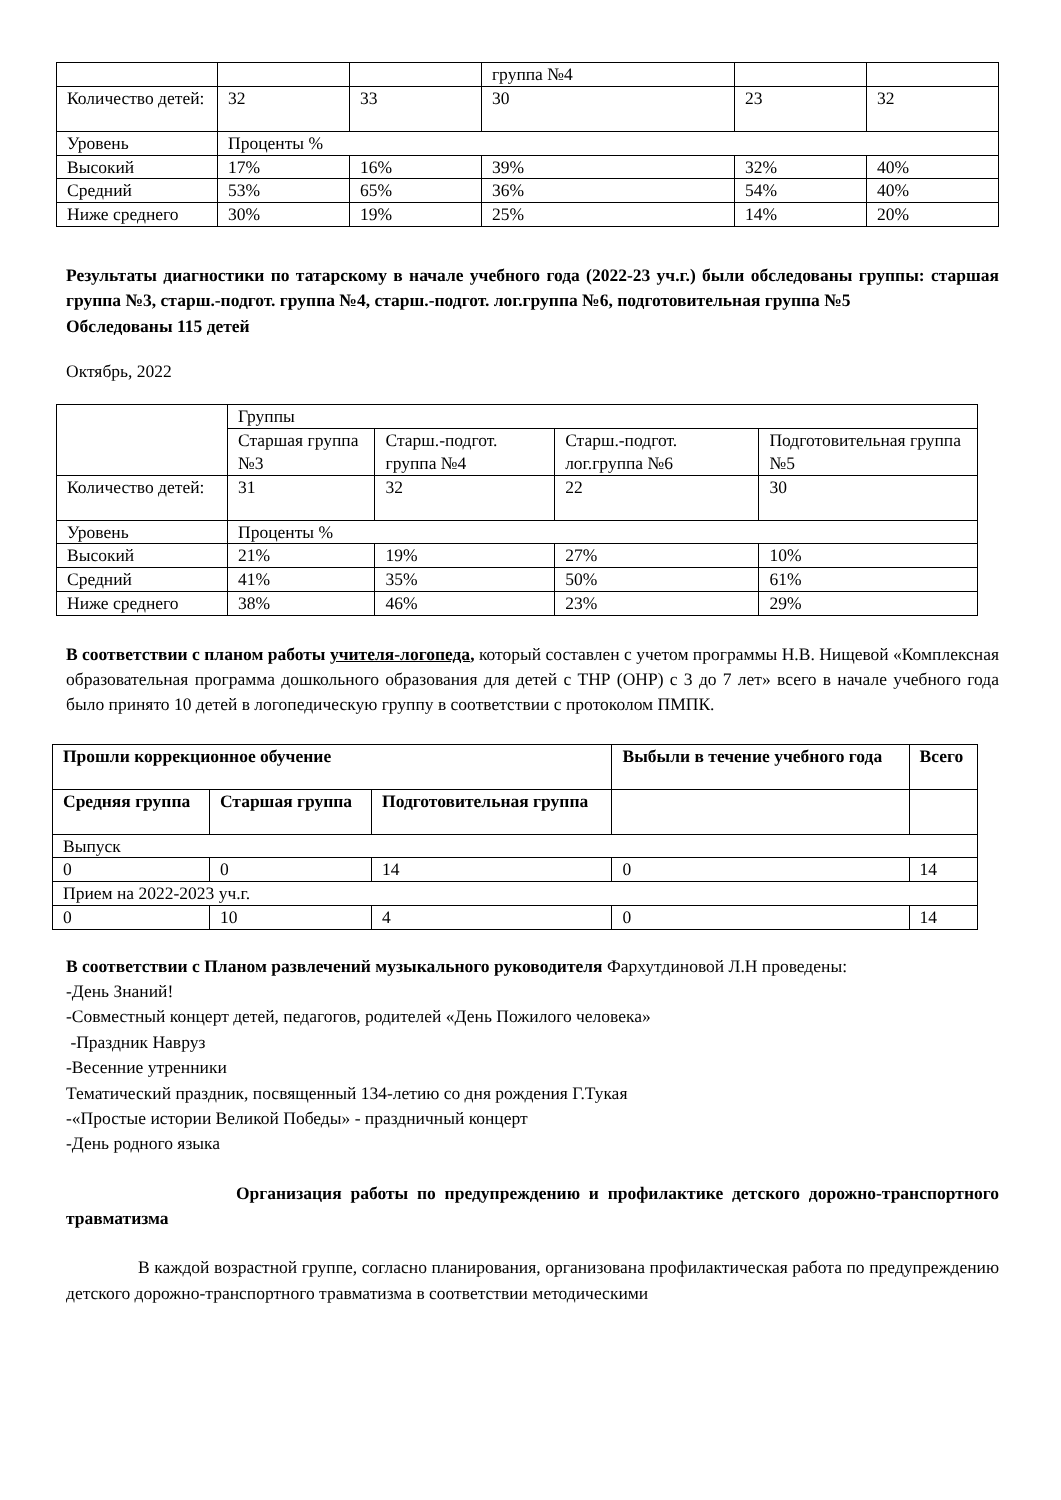| | | | группа №4 | | |
| Количество детей: | 32 | 33 | 30 | 23 | 32 |
| Уровень | Проценты % | | | | |
| Высокий | 17% | 16% | 39% | 32% | 40% |
| Средний | 53% | 65% | 36% | 54% | 40% |
| Ниже среднего | 30% | 19% | 25% | 14% | 20% |
Результаты диагностики по татарскому в начале учебного года (2022-23 уч.г.) были обследованы группы: старшая группа №3, старш.-подгот. группа №4, старш.-подгот. лог.группа №6, подготовительная группа №5
Обследованы 115 детей
Октябрь, 2022
| | Группы | | | |
| | Старшая группа №3 | Старш.-подгот. группа №4 | Старш.-подгот. лог.группа №6 | Подготовительная группа №5 |
| Количество детей: | 31 | 32 | 22 | 30 |
| Уровень | Проценты % | | | |
| Высокий | 21% | 19% | 27% | 10% |
| Средний | 41% | 35% | 50% | 61% |
| Ниже среднего | 38% | 46% | 23% | 29% |
В соответствии с планом работы учителя-логопеда, который составлен с учетом программы Н.В. Нищевой «Комплексная образовательная программа дошкольного образования для детей с ТНР (ОНР) с 3 до 7 лет» всего в начале учебного года было принято 10 детей в логопедическую группу в соответствии с протоколом ПМПК.
| Прошли коррекционное обучение | | | Выбыли в течение учебного года | Всего |
| --- | --- | --- | --- | --- |
| Средняя группа | Старшая группа | Подготовительная группа | | |
| Выпуск | | | | |
| 0 | 0 | 14 | 0 | 14 |
| Прием на 2022-2023 уч.г. | | | | |
| 0 | 10 | 4 | 0 | 14 |
В соответствии с Планом развлечений музыкального руководителя Фархутдиновой Л.Н проведены:
-День Знаний!
-Совместный концерт детей, педагогов, родителей «День Пожилого человека»
-Праздник Навруз
-Весенние утренники
Тематический праздник, посвященный 134-летию со дня рождения Г.Тукая
-«Простые истории Великой Победы» - праздничный концерт
-День родного языка
Организация работы по предупреждению и профилактике детского дорожно-транспортного травматизма
В каждой возрастной группе, согласно планирования, организована профилактическая работа по предупреждению детского дорожно-транспортного травматизма в соответствии методическими